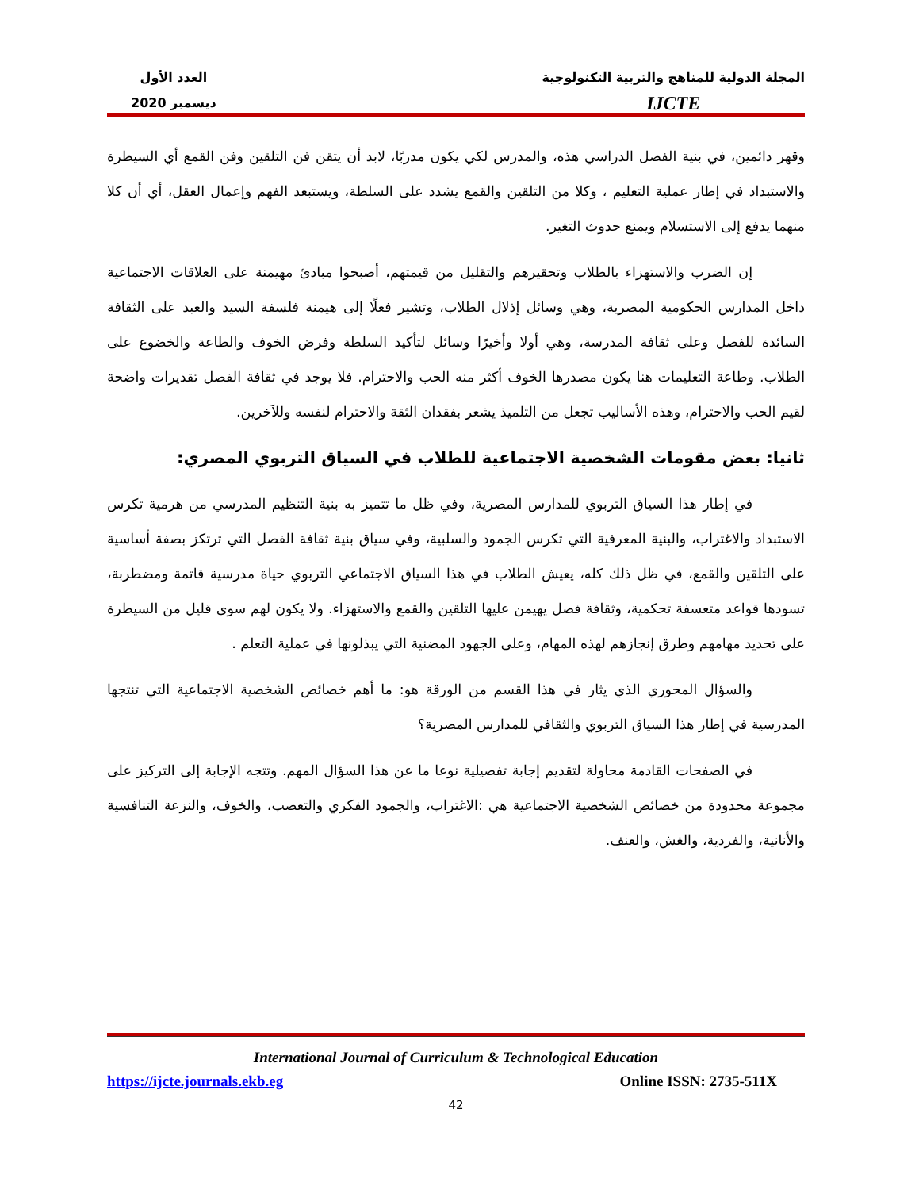المجلة الدولية للمناهج والتربية التكنولوجية
IJCTE
العدد الأول
ديسمبر 2020
وقهر دائمين، في بنية الفصل الدراسي هذه، والمدرس لكي يكون مدربًا، لابد أن يتقن فن التلقين وفن القمع أي السيطرة والاستبداد في إطار عملية التعليم ، وكلا من التلقين والقمع يشدد على السلطة، ويستبعد الفهم وإعمال العقل، أي أن كلا منهما يدفع إلى الاستسلام ويمنع حدوث التغير.
إن الضرب والاستهزاء بالطلاب وتحقيرهم والتقليل من قيمتهم، أصبحوا مبادئ مهيمنة على العلاقات الاجتماعية داخل المدارس الحكومية المصرية، وهي وسائل إذلال الطلاب، وتشير فعلًا إلى هيمنة فلسفة السيد والعبد على الثقافة السائدة للفصل وعلى ثقافة المدرسة، وهي أولا وأخيرًا وسائل لتأكيد السلطة وفرض الخوف والطاعة والخضوع على الطلاب. وطاعة التعليمات هنا يكون مصدرها الخوف أكثر منه الحب والاحترام. فلا يوجد في ثقافة الفصل تقديرات واضحة لقيم الحب والاحترام، وهذه الأساليب تجعل من التلميذ يشعر بفقدان الثقة والاحترام لنفسه وللآخرين.
ثانيا: بعض مقومات الشخصية الاجتماعية للطلاب في السياق التربوي المصري:
في إطار هذا السياق التربوي للمدارس المصرية، وفي ظل ما تتميز به بنية التنظيم المدرسي من هرمية تكرس الاستبداد والاغتراب، والبنية المعرفية التي تكرس الجمود والسلبية، وفي سياق بنية ثقافة الفصل التي ترتكز بصفة أساسية على التلقين والقمع، في ظل ذلك كله، يعيش الطلاب في هذا السياق الاجتماعي التربوي حياة مدرسية قاتمة ومضطربة، تسودها قواعد متعسفة تحكمية، وثقافة فصل يهيمن عليها التلقين والقمع والاستهزاء. ولا يكون لهم سوى قليل من السيطرة على تحديد مهامهم وطرق إنجازهم لهذه المهام، وعلى الجهود المضنية التي يبذلونها في عملية التعلم .
والسؤال المحوري الذي يثار في هذا القسم من الورقة هو: ما أهم خصائص الشخصية الاجتماعية التي تنتجها المدرسية في إطار هذا السياق التربوي والثقافي للمدارس المصرية؟
في الصفحات القادمة محاولة لتقديم إجابة تفصيلية نوعا ما عن هذا السؤال المهم. وتتجه الإجابة إلى التركيز على مجموعة محدودة من خصائص الشخصية الاجتماعية هي :الاغتراب، والجمود الفكري والتعصب، والخوف، والنزعة التنافسية والأنانية، والفردية، والغش، والعنف.
International Journal of Curriculum & Technological Education
https://ijcte.journals.ekb.eg Online ISSN: 2735-511X
42